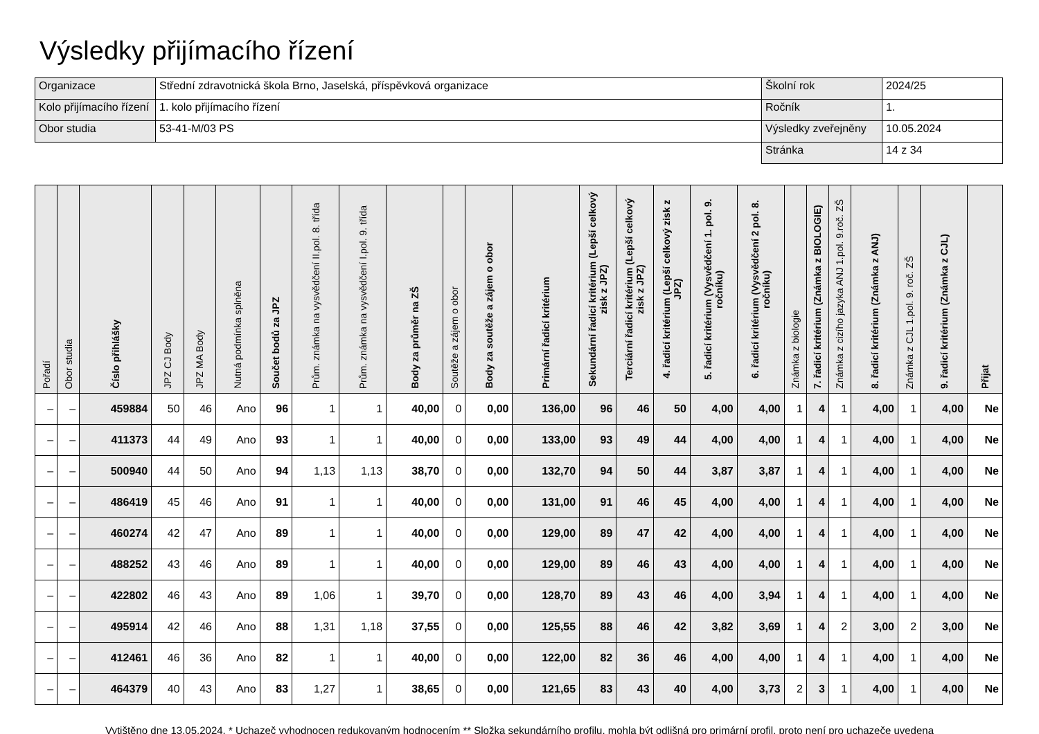Výsledky přijímacího řízení
| Organizace | Střední zdravotnická škola Brno, Jaselská, příspěvková organizace | Školní rok | 2024/25 |
| Kolo přijímacího řízení | 1. kolo přijímacího řízení | Ročník | 1. |
| Obor studia | 53-41-M/03 PS | Výsledky zveřejněny | 10.05.2024 |
| | | Stránka | 14 z 34 |
| Pořadí | Obor studia | Číslo přihlášky | JPZ CJ Body | JPZ MA Body | Nutná podmínka splněna | Součet bodů za JPZ | Prům. známka na vysvědčení II.pol. 8. třída | Prům. známka na vysvědčení I.pol. 9. třída | Body za průměr na ZŠ | Soutěže a zájem o obor | Body za soutěže a zájem o obor | Primární řadicí kritérium | Sekundární řadicí kritérium (Lepší celkový zisk z JPZ) | Terciární řadicí kritérium (Lepší celkový zisk z JPZ) | 4. řadicí kritérium (Lepší celkový zisk z JPZ) | 5. řadicí kritérium (Vysvědčení 1. pol. 9. ročníku) | 6. řadicí kritérium (Vysvědčení 2 pol. 8. ročníku) | Známka z biologie | 7. řadicí kritérium (Známka z BIOLOGIE) | Známka z cizího jazyka ANJ 1.pol. 9.roč. ZŠ | 8. řadicí kritérium (Známka z ANJ) | Známka z CJL 1.pol. 9. roč. ZŠ | 9. řadicí kritérium (Známka z CJL) | Přijat |
| --- | --- | --- | --- | --- | --- | --- | --- | --- | --- | --- | --- | --- | --- | --- | --- | --- | --- | --- | --- | --- | --- | --- | --- | --- |
| – | – | 459884 | 50 | 46 | Ano | 96 | 1 | 1 | 40,00 | 0 | 0,00 | 136,00 | 96 | 46 | 50 | 4,00 | 4,00 | 1 | 4 | 1 | 4,00 | 1 | 4,00 | Ne |
| – | – | 411373 | 44 | 49 | Ano | 93 | 1 | 1 | 40,00 | 0 | 0,00 | 133,00 | 93 | 49 | 44 | 4,00 | 4,00 | 1 | 4 | 1 | 4,00 | 1 | 4,00 | Ne |
| – | – | 500940 | 44 | 50 | Ano | 94 | 1,13 | 1,13 | 38,70 | 0 | 0,00 | 132,70 | 94 | 50 | 44 | 3,87 | 3,87 | 1 | 4 | 1 | 4,00 | 1 | 4,00 | Ne |
| – | – | 486419 | 45 | 46 | Ano | 91 | 1 | 1 | 40,00 | 0 | 0,00 | 131,00 | 91 | 46 | 45 | 4,00 | 4,00 | 1 | 4 | 1 | 4,00 | 1 | 4,00 | Ne |
| – | – | 460274 | 42 | 47 | Ano | 89 | 1 | 1 | 40,00 | 0 | 0,00 | 129,00 | 89 | 47 | 42 | 4,00 | 4,00 | 1 | 4 | 1 | 4,00 | 1 | 4,00 | Ne |
| – | – | 488252 | 43 | 46 | Ano | 89 | 1 | 1 | 40,00 | 0 | 0,00 | 129,00 | 89 | 46 | 43 | 4,00 | 4,00 | 1 | 4 | 1 | 4,00 | 1 | 4,00 | Ne |
| – | – | 422802 | 46 | 43 | Ano | 89 | 1,06 | 1 | 39,70 | 0 | 0,00 | 128,70 | 89 | 43 | 46 | 4,00 | 3,94 | 1 | 4 | 1 | 4,00 | 1 | 4,00 | Ne |
| – | – | 495914 | 42 | 46 | Ano | 88 | 1,31 | 1,18 | 37,55 | 0 | 0,00 | 125,55 | 88 | 46 | 42 | 3,82 | 3,69 | 1 | 4 | 2 | 3,00 | 2 | 3,00 | Ne |
| – | – | 412461 | 46 | 36 | Ano | 82 | 1 | 1 | 40,00 | 0 | 0,00 | 122,00 | 82 | 36 | 46 | 4,00 | 4,00 | 1 | 4 | 1 | 4,00 | 1 | 4,00 | Ne |
| – | – | 464379 | 40 | 43 | Ano | 83 | 1,27 | 1 | 38,65 | 0 | 0,00 | 121,65 | 83 | 43 | 40 | 4,00 | 3,73 | 2 | 3 | 1 | 4,00 | 1 | 4,00 | Ne |
Vytištěno dne 13.05.2024. * Uchazeč vyhodnocen redukovaným hodnocením ** Složka sekundárního profilu, mohla být odlišná pro primární profil, proto není pro uchazeče uvedena